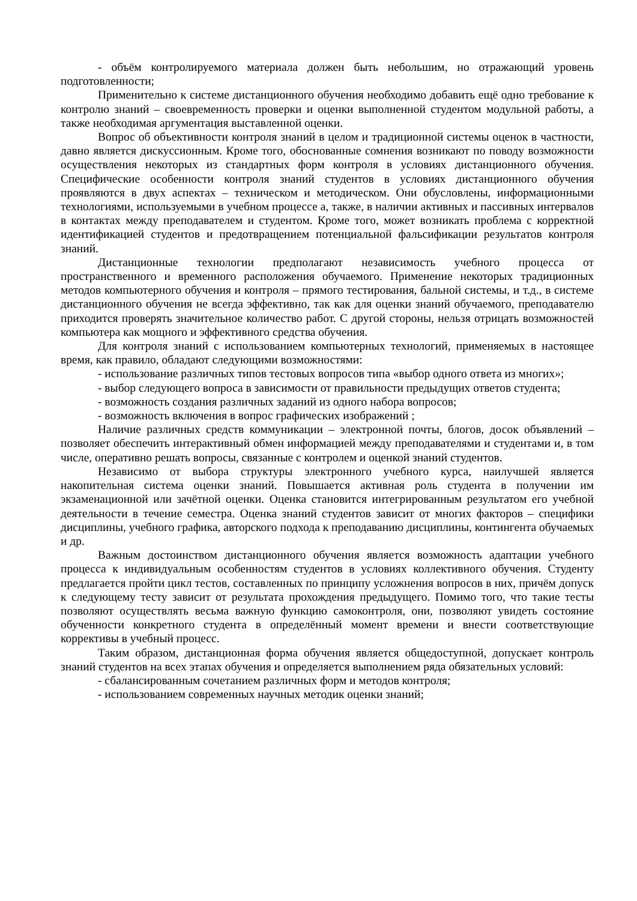- объём контролируемого материала должен быть небольшим, но отражающий уровень подготовленности;
Применительно к системе дистанционного обучения необходимо добавить ещё одно требование к контролю знаний – своевременность проверки и оценки выполненной студентом модульной работы, а также необходимая аргументация выставленной оценки.
Вопрос об объективности контроля знаний в целом и традиционной системы оценок в частности, давно является дискуссионным. Кроме того, обоснованные сомнения возникают по поводу возможности осуществления некоторых из стандартных форм контроля в условиях дистанционного обучения. Специфические особенности контроля знаний студентов в условиях дистанционного обучения проявляются в двух аспектах – техническом и методическом. Они обусловлены, информационными технологиями, используемыми в учебном процессе а, также, в наличии активных и пассивных интервалов в контактах между преподавателем и студентом. Кроме того, может возникать проблема с корректной идентификацией студентов и предотвращением потенциальной фальсификации результатов контроля знаний.
Дистанционные технологии предполагают независимость учебного процесса от пространственного и временного расположения обучаемого. Применение некоторых традиционных методов компьютерного обучения и контроля – прямого тестирования, бальной системы, и т.д., в системе дистанционного обучения не всегда эффективно, так как для оценки знаний обучаемого, преподавателю приходится проверять значительное количество работ. С другой стороны, нельзя отрицать возможностей компьютера как мощного и эффективного средства обучения.
Для контроля знаний с использованием компьютерных технологий, применяемых в настоящее время, как правило, обладают следующими возможностями:
- использование различных типов тестовых вопросов типа «выбор одного ответа из многих»;
- выбор следующего вопроса в зависимости от правильности предыдущих ответов студента;
- возможность создания различных заданий из одного набора вопросов;
- возможность включения в вопрос графических изображений ;
Наличие различных средств коммуникации – электронной почты, блогов, досок объявлений – позволяет обеспечить интерактивный обмен информацией между преподавателями и студентами и, в том числе, оперативно решать вопросы, связанные с контролем и оценкой знаний студентов.
Независимо от выбора структуры электронного учебного курса, наилучшей является накопительная система оценки знаний. Повышается активная роль студента в получении им экзаменационной или зачётной оценки. Оценка становится интегрированным результатом его учебной деятельности в течение семестра. Оценка знаний студентов зависит от многих факторов – специфики дисциплины, учебного графика, авторского подхода к преподаванию дисциплины, контингента обучаемых и др.
Важным достоинством дистанционного обучения является возможность адаптации учебного процесса к индивидуальным особенностям студентов в условиях коллективного обучения. Студенту предлагается пройти цикл тестов, составленных по принципу усложнения вопросов в них, причём допуск к следующему тесту зависит от результата прохождения предыдущего. Помимо того, что такие тесты позволяют осуществлять весьма важную функцию самоконтроля, они, позволяют увидеть состояние обученности конкретного студента в определённый момент времени и внести соответствующие коррективы в учебный процесс.
Таким образом, дистанционная форма обучения является общедоступной, допускает контроль знаний студентов на всех этапах обучения и определяется выполнением ряда обязательных условий:
- сбалансированным сочетанием различных форм и методов контроля;
- использованием современных научных методик оценки знаний;